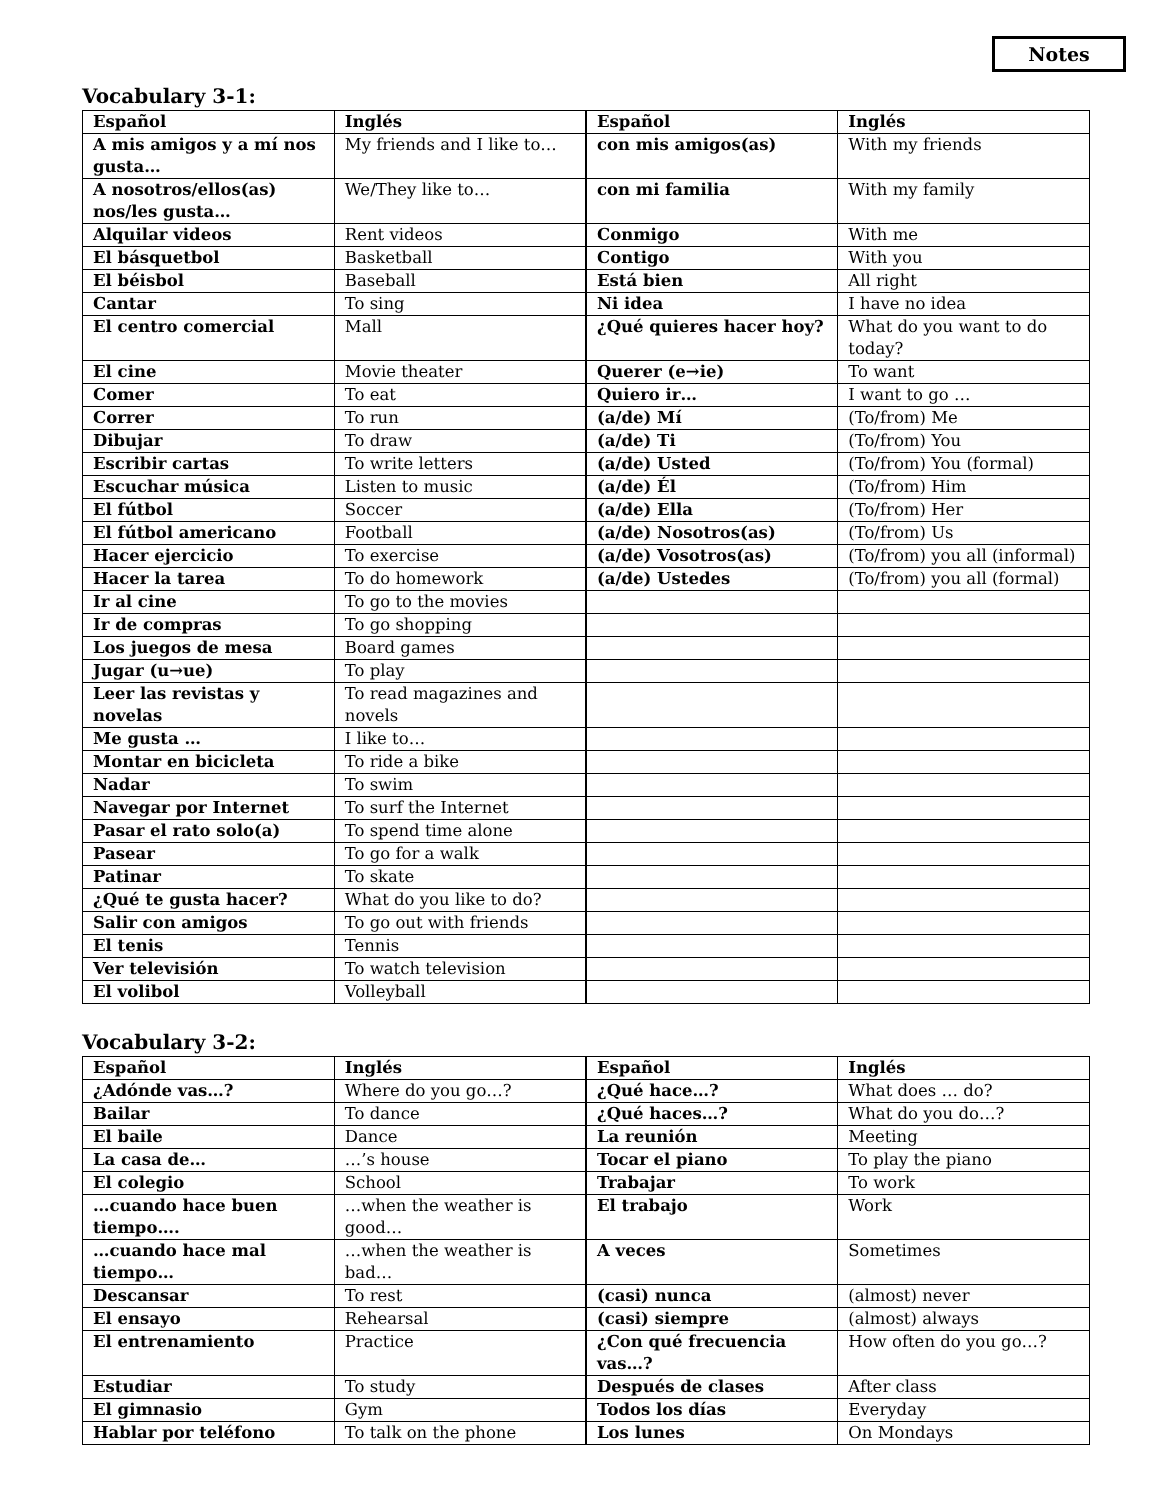Notes
Vocabulary 3-1:
| Español | Inglés | Español | Inglés |
| --- | --- | --- | --- |
| A mis amigos y a mí nos gusta… | My friends and I like to… | con mis amigos(as) | With my friends |
| A nosotros/ellos(as) nos/les gusta… | We/They like to… | con mi familia | With my family |
| Alquilar videos | Rent videos | Conmigo | With me |
| El básquetbol | Basketball | Contigo | With you |
| El béisbol | Baseball | Está bien | All right |
| Cantar | To sing | Ni idea | I have no idea |
| El centro comercial | Mall | ¿Qué quieres hacer hoy? | What do you want to do today? |
| El cine | Movie theater | Querer (e→ie) | To want |
| Comer | To eat | Quiero ir… | I want to go … |
| Correr | To run | (a/de) Mí | (To/from) Me |
| Dibujar | To draw | (a/de) Ti | (To/from) You |
| Escribir cartas | To write letters | (a/de) Usted | (To/from) You (formal) |
| Escuchar música | Listen to music | (a/de) Él | (To/from) Him |
| El fútbol | Soccer | (a/de) Ella | (To/from) Her |
| El fútbol americano | Football | (a/de) Nosotros(as) | (To/from) Us |
| Hacer ejercicio | To exercise | (a/de) Vosotros(as) | (To/from) you all (informal) |
| Hacer la tarea | To do homework | (a/de) Ustedes | (To/from) you all (formal) |
| Ir al cine | To go to the movies | | |
| Ir de compras | To go shopping | | |
| Los juegos de mesa | Board games | | |
| Jugar (u→ue) | To play | | |
| Leer las revistas y novelas | To read magazines and novels | | |
| Me gusta … | I like to… | | |
| Montar en bicicleta | To ride a bike | | |
| Nadar | To swim | | |
| Navegar por Internet | To surf the Internet | | |
| Pasar el rato solo(a) | To spend time alone | | |
| Pasear | To go for a walk | | |
| Patinar | To skate | | |
| ¿Qué te gusta hacer? | What do you like to do? | | |
| Salir con amigos | To go out with friends | | |
| El tenis | Tennis | | |
| Ver televisión | To watch television | | |
| El volibol | Volleyball | | |
Vocabulary 3-2:
| Español | Inglés | Español | Inglés |
| --- | --- | --- | --- |
| ¿Adónde vas…? | Where do you go…? | ¿Qué hace…? | What does … do? |
| Bailar | To dance | ¿Qué haces…? | What do you do…? |
| El baile | Dance | La reunión | Meeting |
| La casa de… | …’s house | Tocar el piano | To play the piano |
| El colegio | School | Trabajar | To work |
| …cuando hace buen tiempo…. | …when the weather is good… | El trabajo | Work |
| …cuando hace mal tiempo… | …when the weather is bad… | A veces | Sometimes |
| Descansar | To rest | (casi) nunca | (almost) never |
| El ensayo | Rehearsal | (casi) siempre | (almost) always |
| El entrenamiento | Practice | ¿Con qué frecuencia vas…? | How often do you go…? |
| Estudiar | To study | Después de clases | After class |
| El gimnasio | Gym | Todos los días | Everyday |
| Hablar por teléfono | To talk on the phone | Los lunes | On Mondays |